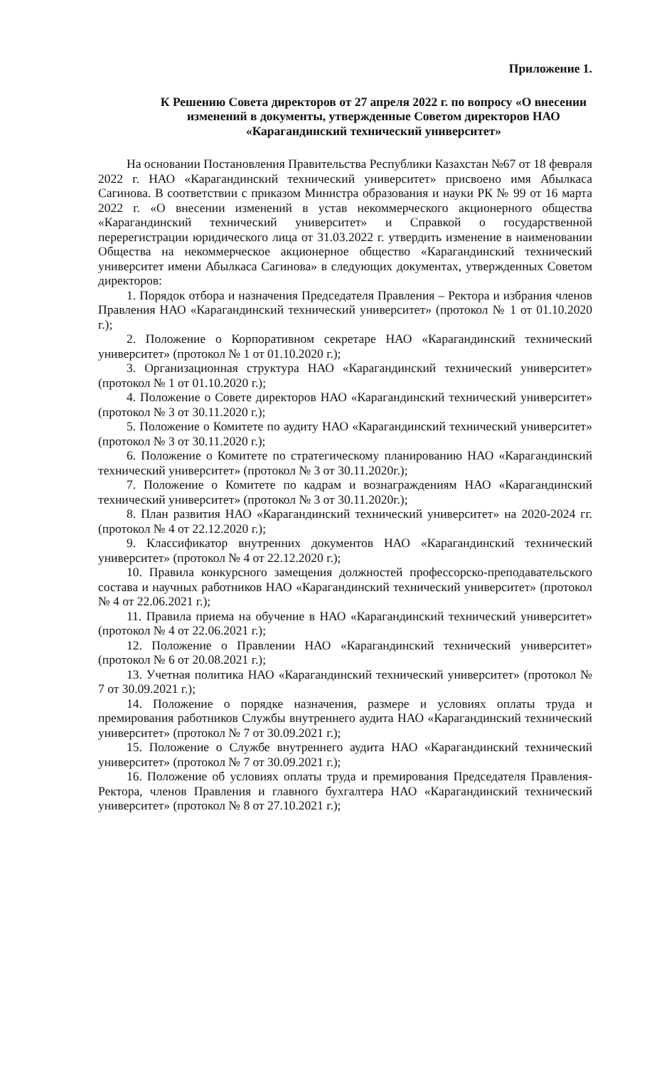Приложение 1.
К Решению Совета директоров от 27 апреля 2022 г. по вопросу «О внесении изменений в документы, утвержденные Советом директоров НАО «Карагандинский технический университет»
На основании Постановления Правительства Республики Казахстан №67 от 18 февраля 2022 г. НАО «Карагандинский технический университет» присвоено имя Абылкаса Сагинова. В соответствии с приказом Министра образования и науки РК № 99 от 16 марта 2022 г. «О внесении изменений в устав некоммерческого акционерного общества «Карагандинский технический университет» и Справкой о государственной перерегистрации юридического лица от 31.03.2022 г. утвердить изменение в наименовании Общества на некоммерческое акционерное общество «Карагандинский технический университет имени Абылкаса Сагинова» в следующих документах, утвержденных Советом директоров:
1. Порядок отбора и назначения Председателя Правления – Ректора и избрания членов Правления НАО «Карагандинский технический университет» (протокол № 1 от 01.10.2020 г.);
2. Положение о Корпоративном секретаре НАО «Карагандинский технический университет» (протокол № 1 от 01.10.2020 г.);
3. Организационная структура НАО «Карагандинский технический университет» (протокол № 1 от 01.10.2020 г.);
4. Положение о Совете директоров НАО «Карагандинский технический университет» (протокол № 3 от 30.11.2020 г.);
5. Положение о Комитете по аудиту НАО «Карагандинский технический университет» (протокол № 3 от 30.11.2020 г.);
6. Положение о Комитете по стратегическому планированию НАО «Карагандинский технический университет» (протокол № 3 от 30.11.2020г.);
7. Положение о Комитете по кадрам и вознаграждениям НАО «Карагандинский технический университет» (протокол № 3 от 30.11.2020г.);
8. План развития НАО «Карагандинский технический университет» на 2020-2024 гг. (протокол № 4 от 22.12.2020 г.);
9. Классификатор внутренних документов НАО «Карагандинский технический университет» (протокол № 4 от 22.12.2020 г.);
10. Правила конкурсного замещения должностей профессорско-преподавательского состава и научных работников НАО «Карагандинский технический университет» (протокол № 4 от 22.06.2021 г.);
11. Правила приема на обучение в НАО «Карагандинский технический университет» (протокол № 4 от 22.06.2021 г.);
12. Положение о Правлении НАО «Карагандинский технический университет» (протокол № 6 от 20.08.2021 г.);
13. Учетная политика НАО «Карагандинский технический университет» (протокол № 7 от 30.09.2021 г.);
14. Положение о порядке назначения, размере и условиях оплаты труда и премирования работников Службы внутреннего аудита НАО «Карагандинский технический университет» (протокол № 7 от 30.09.2021 г.);
15. Положение о Службе внутреннего аудита НАО «Карагандинский технический университет» (протокол № 7 от 30.09.2021 г.);
16. Положение об условиях оплаты труда и премирования Председателя Правления-Ректора, членов Правления и главного бухгалтера НАО «Карагандинский технический университет» (протокол № 8 от 27.10.2021 г.);